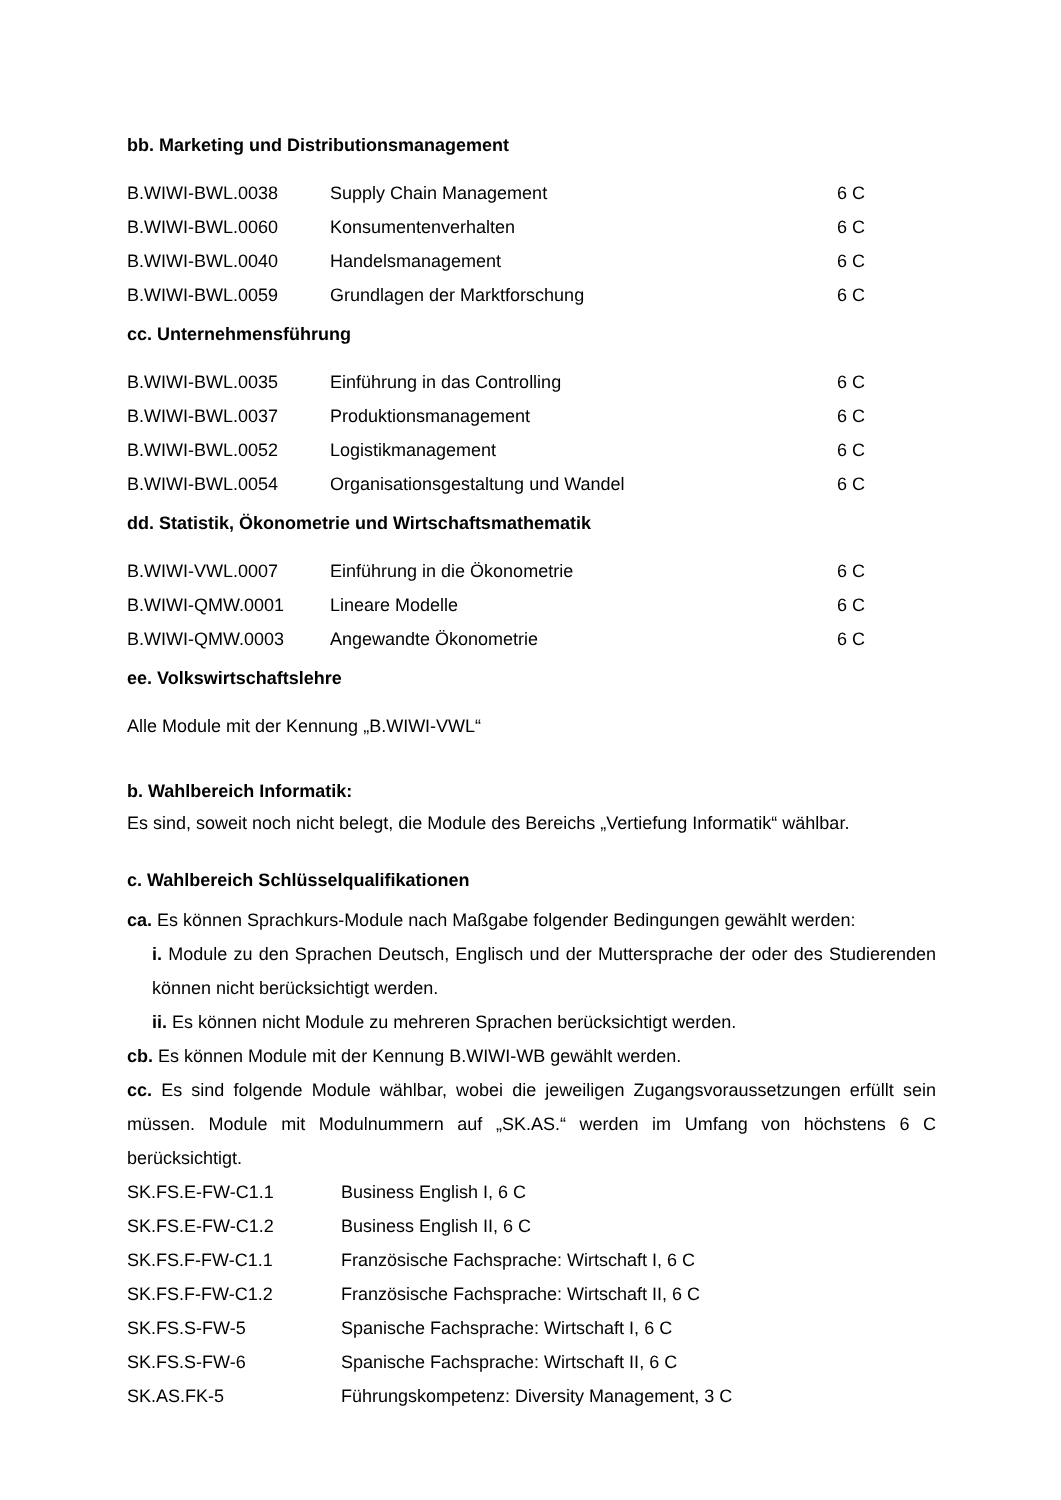bb. Marketing und Distributionsmanagement
| B.WIWI-BWL.0038 | Supply Chain Management | 6 C |
| B.WIWI-BWL.0060 | Konsumentenverhalten | 6 C |
| B.WIWI-BWL.0040 | Handelsmanagement | 6 C |
| B.WIWI-BWL.0059 | Grundlagen der Marktforschung | 6 C |
cc. Unternehmensführung
| B.WIWI-BWL.0035 | Einführung in das Controlling | 6 C |
| B.WIWI-BWL.0037 | Produktionsmanagement | 6 C |
| B.WIWI-BWL.0052 | Logistikmanagement | 6 C |
| B.WIWI-BWL.0054 | Organisationsgestaltung und Wandel | 6 C |
dd. Statistik, Ökonometrie und Wirtschaftsmathematik
| B.WIWI-VWL.0007 | Einführung in die Ökonometrie | 6 C |
| B.WIWI-QMW.0001 | Lineare Modelle | 6 C |
| B.WIWI-QMW.0003 | Angewandte Ökonometrie | 6 C |
ee. Volkswirtschaftslehre
Alle Module mit der Kennung „B.WIWI-VWL“
b. Wahlbereich Informatik:
Es sind, soweit noch nicht belegt, die Module des Bereichs „Vertiefung Informatik“ wählbar.
c. Wahlbereich Schlüsselqualifikationen
ca. Es können Sprachkurs-Module nach Maßgabe folgender Bedingungen gewählt werden:
i. Module zu den Sprachen Deutsch, Englisch und der Muttersprache der oder des Studierenden können nicht berücksichtigt werden.
ii. Es können nicht Module zu mehreren Sprachen berücksichtigt werden.
cb. Es können Module mit der Kennung B.WIWI-WB gewählt werden.
cc. Es sind folgende Module wählbar, wobei die jeweiligen Zugangsvoraussetzungen erfüllt sein müssen. Module mit Modulnummern auf „SK.AS.“ werden im Umfang von höchstens 6 C berücksichtigt.
| SK.FS.E-FW-C1.1 | Business English I, 6 C |
| SK.FS.E-FW-C1.2 | Business English II, 6 C |
| SK.FS.F-FW-C1.1 | Französische Fachsprache: Wirtschaft I, 6 C |
| SK.FS.F-FW-C1.2 | Französische Fachsprache: Wirtschaft II, 6 C |
| SK.FS.S-FW-5 | Spanische Fachsprache: Wirtschaft I, 6 C |
| SK.FS.S-FW-6 | Spanische Fachsprache: Wirtschaft II, 6 C |
| SK.AS.FK-5 | Führungskompetenz: Diversity Management, 3 C |